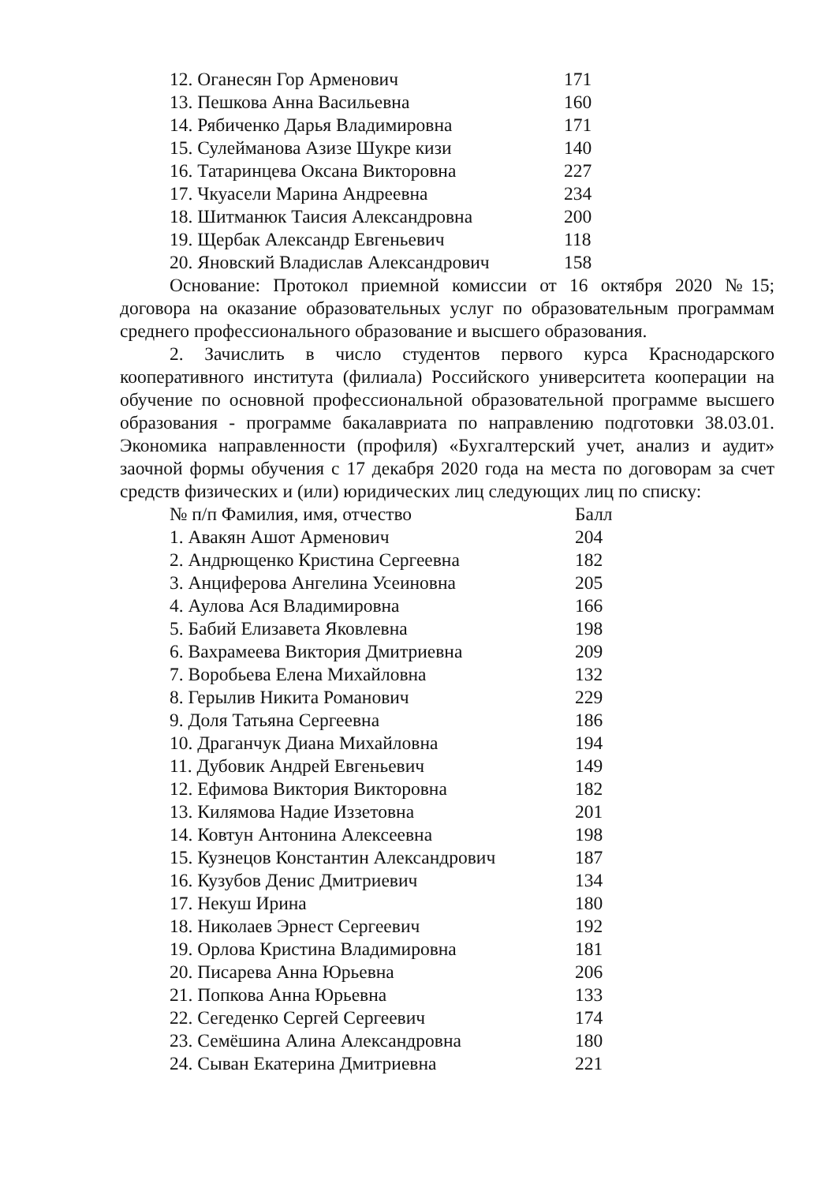| 12. Оганесян Гор Арменович | 171 |
| 13. Пешкова Анна Васильевна | 160 |
| 14. Рябиченко Дарья Владимировна | 171 |
| 15. Сулейманова Азизе Шукре кизи | 140 |
| 16. Татаринцева Оксана Викторовна | 227 |
| 17. Чкуасели Марина Андреевна | 234 |
| 18. Шитманюк Таисия Александровна | 200 |
| 19. Щербак Александр Евгеньевич | 118 |
| 20. Яновский Владислав Александрович | 158 |
Основание: Протокол приемной комиссии от 16 октября 2020 №15; договора на оказание образовательных услуг по образовательным программам среднего профессионального образование и высшего образования.
2. Зачислить в число студентов первого курса Краснодарского кооперативного института (филиала) Российского университета кооперации на обучение по основной профессиональной образовательной программе высшего образования - программе бакалавриата по направлению подготовки 38.03.01. Экономика направленности (профиля) «Бухгалтерский учет, анализ и аудит» заочной формы обучения с 17 декабря 2020 года на места по договорам за счет средств физических и (или) юридических лиц следующих лиц по списку:
| № п/п Фамилия, имя, отчество | Балл |
| --- | --- |
| 1. Авакян Ашот Арменович | 204 |
| 2. Андрющенко Кристина Сергеевна | 182 |
| 3. Анциферова Ангелина Усеиновна | 205 |
| 4. Аулова Ася Владимировна | 166 |
| 5. Бабий Елизавета Яковлевна | 198 |
| 6. Вахрамеева Виктория Дмитриевна | 209 |
| 7. Воробьева Елена Михайловна | 132 |
| 8. Герылив Никита Романович | 229 |
| 9. Доля Татьяна Сергеевна | 186 |
| 10. Драганчук Диана Михайловна | 194 |
| 11. Дубовик Андрей Евгеньевич | 149 |
| 12. Ефимова Виктория Викторовна | 182 |
| 13. Килямова Надие Иззетовна | 201 |
| 14. Ковтун Антонина Алексеевна | 198 |
| 15. Кузнецов Константин Александрович | 187 |
| 16. Кузубов Денис Дмитриевич | 134 |
| 17. Некуш Ирина | 180 |
| 18. Николаев Эрнест Сергеевич | 192 |
| 19. Орлова Кристина Владимировна | 181 |
| 20. Писарева Анна Юрьевна | 206 |
| 21. Попкова Анна Юрьевна | 133 |
| 22. Сегеденко Сергей Сергеевич | 174 |
| 23. Семёшина Алина Александровна | 180 |
| 24. Сыван Екатерина Дмитриевна | 221 |